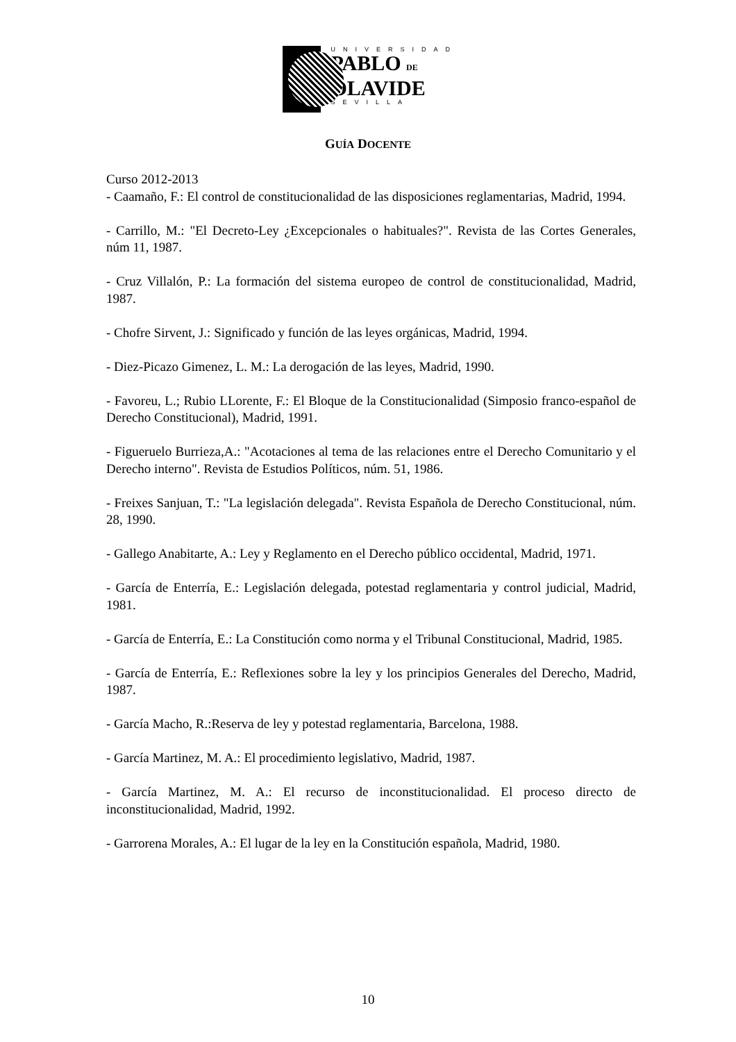UNIVERSIDAD
PABLO DE
OLAVIDE
SEVILLA
GUÍA DOCENTE
Curso 2012-2013
- Caamaño, F.: El control de constitucionalidad de las disposiciones reglamentarias, Madrid, 1994.
- Carrillo, M.: "El Decreto-Ley ¿Excepcionales o habituales?". Revista de las Cortes Generales, núm 11, 1987.
- Cruz Villalón, P.: La formación del sistema europeo de control de constitucionalidad, Madrid, 1987.
- Chofre Sirvent, J.: Significado y función de las leyes orgánicas, Madrid, 1994.
- Diez-Picazo Gimenez, L. M.: La derogación de las leyes, Madrid, 1990.
- Favoreu, L.; Rubio LLorente, F.: El Bloque de la Constitucionalidad (Simposio franco-español de Derecho Constitucional), Madrid, 1991.
- Figueruelo Burrieza,A.: "Acotaciones al tema de las relaciones entre el Derecho Comunitario y el Derecho interno". Revista de Estudios Políticos, núm. 51, 1986.
- Freixes Sanjuan, T.: "La legislación delegada". Revista Española de Derecho Constitucional, núm. 28, 1990.
- Gallego Anabitarte, A.: Ley y Reglamento en el Derecho público occidental, Madrid, 1971.
- García de Enterría, E.: Legislación delegada, potestad reglamentaria y control judicial, Madrid, 1981.
- García de Enterría, E.: La Constitución como norma y el Tribunal Constitucional, Madrid, 1985.
- García de Enterría, E.: Reflexiones sobre la ley y los principios Generales del Derecho, Madrid, 1987.
- García Macho, R.:Reserva de ley y potestad reglamentaria, Barcelona, 1988.
- García Martinez, M. A.: El procedimiento legislativo, Madrid, 1987.
- García Martinez, M. A.: El recurso de inconstitucionalidad. El proceso directo de inconstitucionalidad, Madrid, 1992.
- Garrorena Morales, A.: El lugar de la ley en la Constitución española, Madrid, 1980.
10